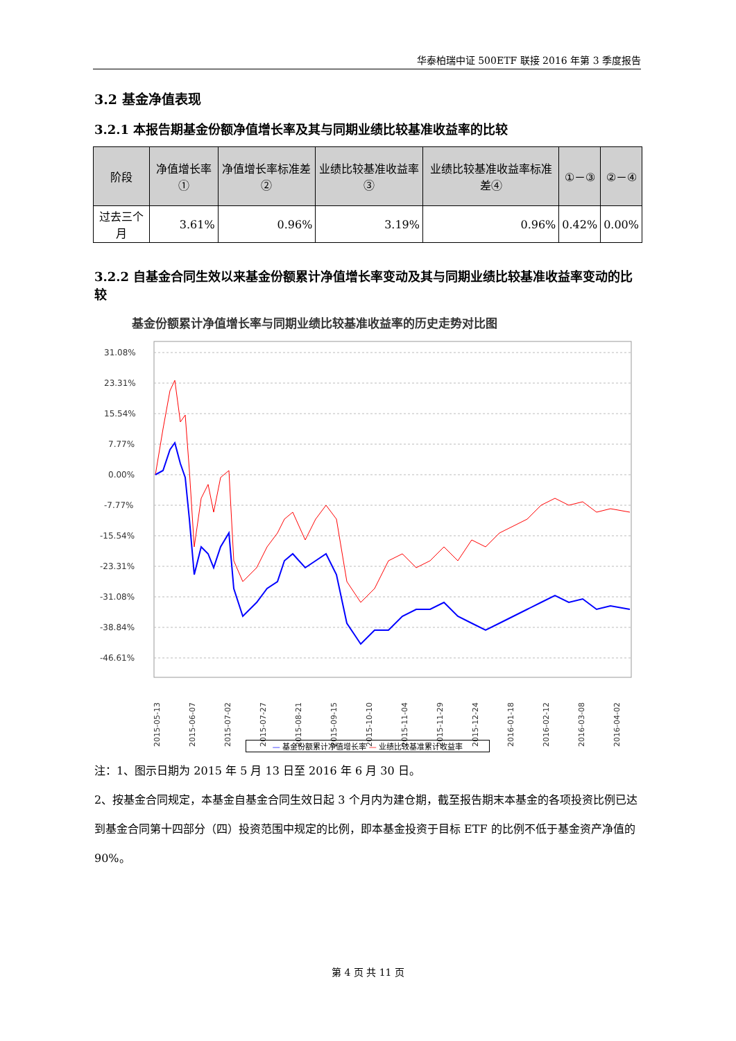华泰柏瑞中证 500ETF 联接 2016 年第 3 季度报告
3.2 基金净值表现
3.2.1 本报告期基金份额净值增长率及其与同期业绩比较基准收益率的比较
| 阶段 | 净值增长率① | 净值增长率标准差② | 业绩比较基准收益率③ | 业绩比较基准收益率标准差④ | ①－③ | ②－④ |
| --- | --- | --- | --- | --- | --- | --- |
| 过去三个月 | 3.61% | 0.96% | 3.19% | 0.96% | 0.42% | 0.00% |
3.2.2 自基金合同生效以来基金份额累计净值增长率变动及其与同期业绩比较基准收益率变动的比较
基金份额累计净值增长率与同期业绩比较基准收益率的历史走势对比图
31.08%
23.31%
15.54%
7.77%
0.00%
-7.77%
-15.54%
-23.31%
-31.08%
-38.84%
-46.61%
2015-05-13
2015-06-07
2015-07-02
2015-07-27
2015-08-21
2015-09-15
2015-10-10
2015-11-04
2015-11-29
2015-12-24
2016-01-18
2016-02-12
2016-03-08
2016-04-02
— 基金份额累计净值增长率 — 业绩比较基准累计收益率
注：1、图示日期为 2015 年 5 月 13 日至 2016 年 6 月 30 日。
2、按基金合同规定，本基金自基金合同生效日起 3 个月内为建仓期，截至报告期末本基金的各项投资比例已达到基金合同第十四部分（四）投资范围中规定的比例，即本基金投资于目标 ETF 的比例不低于基金资产净值的 90%。
第 4 页 共 11 页